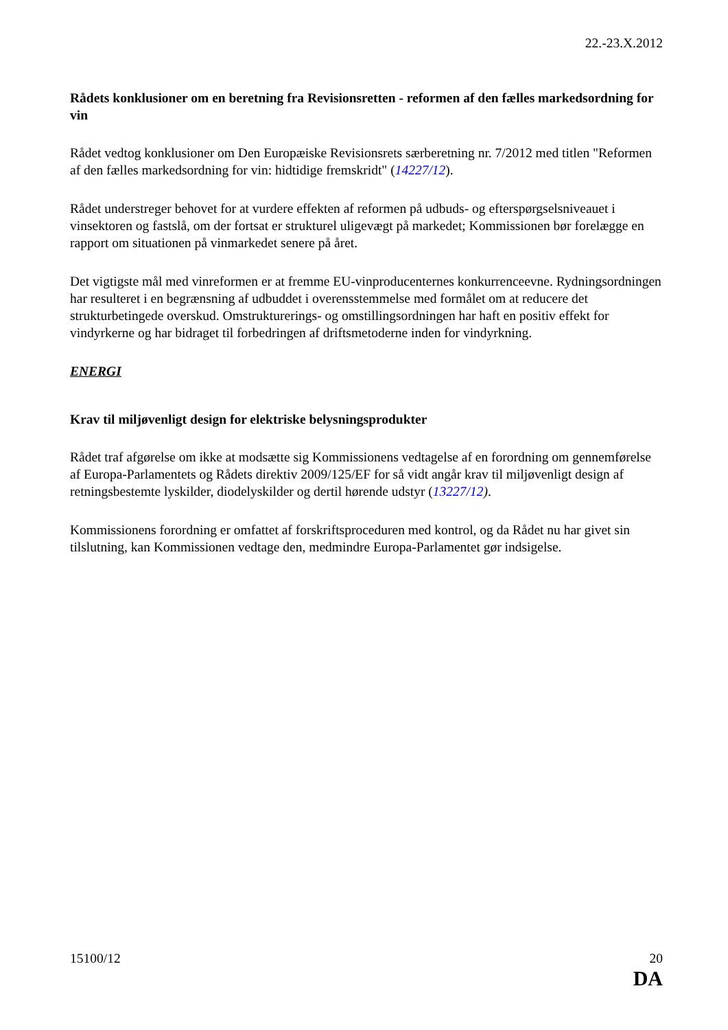22.-23.X.2012
Rådets konklusioner om en beretning fra Revisionsretten - reformen af den fælles markedsordning for vin
Rådet vedtog konklusioner om Den Europæiske Revisionsrets særberetning nr. 7/2012 med titlen "Reformen af den fælles markedsordning for vin: hidtidige fremskridt" (14227/12).
Rådet understreger behovet for at vurdere effekten af reformen på udbuds- og efterspørgselsniveauet i vinsektoren og fastslå, om der fortsat er strukturel uligevægt på markedet; Kommissionen bør forelægge en rapport om situationen på vinmarkedet senere på året.
Det vigtigste mål med vinreformen er at fremme EU-vinproducenternes konkurrenceevne. Rydningsordningen har resulteret i en begrænsning af udbuddet i overensstemmelse med formålet om at reducere det strukturbetingede overskud. Omstrukturerings- og omstillingsordningen har haft en positiv effekt for vindyrkerne og har bidraget til forbedringen af driftsmetoderne inden for vindyrkning.
ENERGI
Krav til miljøvenligt design for elektriske belysningsprodukter
Rådet traf afgørelse om ikke at modsætte sig Kommissionens vedtagelse af en forordning om gennemførelse af Europa-Parlamentets og Rådets direktiv 2009/125/EF for så vidt angår krav til miljøvenligt design af retningsbestemte lyskilder, diodelyskilder og dertil hørende udstyr (13227/12).
Kommissionens forordning er omfattet af forskriftsproceduren med kontrol, og da Rådet nu har givet sin tilslutning, kan Kommissionen vedtage den, medmindre Europa-Parlamentet gør indsigelse.
15100/12 20
DA